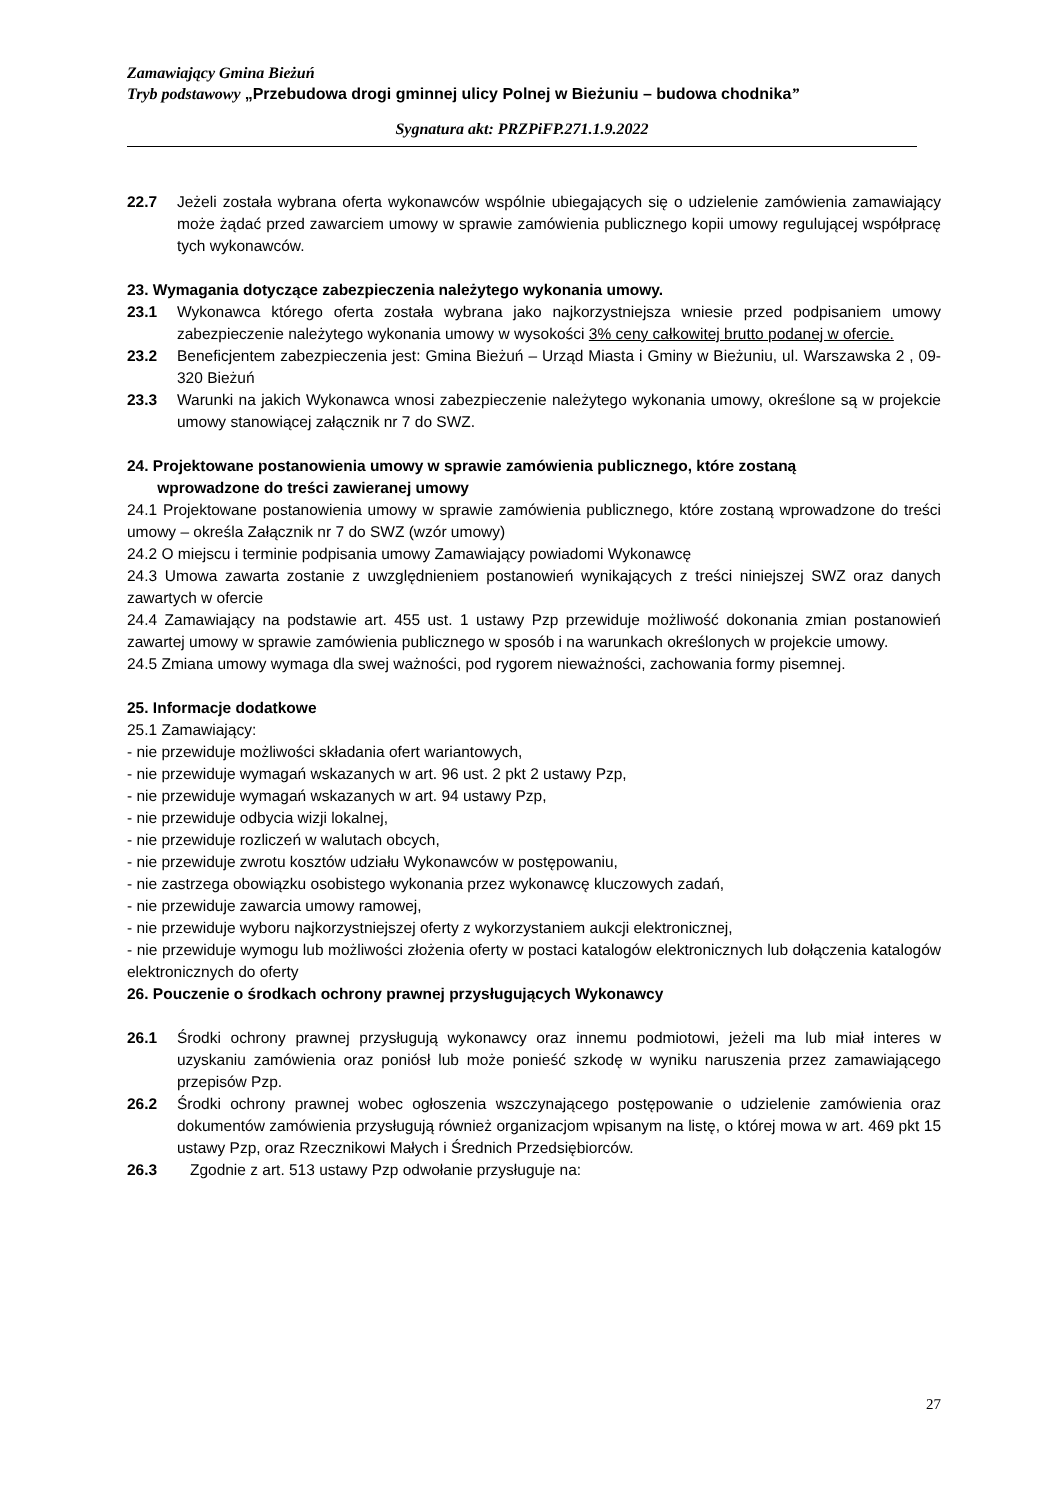Zamawiający Gmina Bieżuń
Tryb podstawowy „Przebudowa drogi gminnej ulicy Polnej w Bieżuniu – budowa chodnika”
Sygnatura akt: PRZPiFP.271.1.9.2022
22.7 Jeżeli została wybrana oferta wykonawców wspólnie ubiegających się o udzielenie zamówienia zamawiający może żądać przed zawarciem umowy w sprawie zamówienia publicznego kopii umowy regulującej współpracę tych wykonawców.
23. Wymagania dotyczące zabezpieczenia należytego wykonania umowy.
23.1 Wykonawca którego oferta została wybrana jako najkorzystniejsza wniesie przed podpisaniem umowy zabezpieczenie należytego wykonania umowy w wysokości 3% ceny całkowitej brutto podanej w ofercie.
23.2 Beneficjentem zabezpieczenia jest: Gmina Bieżuń – Urząd Miasta i Gminy w Bieżuniu, ul. Warszawska 2 , 09-320 Bieżuń
23.3 Warunki na jakich Wykonawca wnosi zabezpieczenie należytego wykonania umowy, określone są w projekcie umowy stanowiącej załącznik nr 7 do SWZ.
24. Projektowane postanowienia umowy w sprawie zamówienia publicznego, które zostaną
wprowadzone do treści zawieranej umowy
24.1 Projektowane postanowienia umowy w sprawie zamówienia publicznego, które zostaną wprowadzone do treści umowy – określa Załącznik nr 7 do SWZ (wzór umowy)
24.2 O miejscu i terminie podpisania umowy Zamawiający powiadomi Wykonawcę
24.3 Umowa zawarta zostanie z uwzględnieniem postanowień wynikających z treści niniejszej SWZ oraz danych zawartych w ofercie
24.4 Zamawiający na podstawie art. 455 ust. 1 ustawy Pzp przewiduje możliwość dokonania zmian postanowień zawartej umowy w sprawie zamówienia publicznego w sposób i na warunkach określonych w projekcie umowy.
24.5 Zmiana umowy wymaga dla swej ważności, pod rygorem nieważności, zachowania formy pisemnej.
25. Informacje dodatkowe
25.1 Zamawiający:
- nie przewiduje możliwości składania ofert wariantowych,
- nie przewiduje wymagań wskazanych w art. 96 ust. 2 pkt 2 ustawy Pzp,
- nie przewiduje wymagań wskazanych w art. 94 ustawy Pzp,
- nie przewiduje odbycia wizji lokalnej,
- nie przewiduje rozliczeń w walutach obcych,
- nie przewiduje zwrotu kosztów udziału Wykonawców w postępowaniu,
- nie zastrzega obowiązku osobistego wykonania przez wykonawcę kluczowych zadań,
- nie przewiduje zawarcia umowy ramowej,
- nie przewiduje wyboru najkorzystniejszej oferty z wykorzystaniem aukcji elektronicznej,
- nie przewiduje wymogu lub możliwości złożenia oferty w postaci katalogów elektronicznych lub dołączenia katalogów elektronicznych do oferty
26. Pouczenie o środkach ochrony prawnej przysługujących Wykonawcy
26.1 Środki ochrony prawnej przysługują wykonawcy oraz innemu podmiotowi, jeżeli ma lub miał interes w uzyskaniu zamówienia oraz poniósł lub może ponieść szkodę w wyniku naruszenia przez zamawiającego przepisów Pzp.
26.2 Środki ochrony prawnej wobec ogłoszenia wszczynającego postępowanie o udzielenie zamówienia oraz dokumentów zamówienia przysługują również organizacjom wpisanym na listę, o której mowa w art. 469 pkt 15 ustawy Pzp, oraz Rzecznikowi Małych i Średnich Przedsiębiorców.
26.3 Zgodnie z art. 513 ustawy Pzp odwołanie przysługuje na:
27